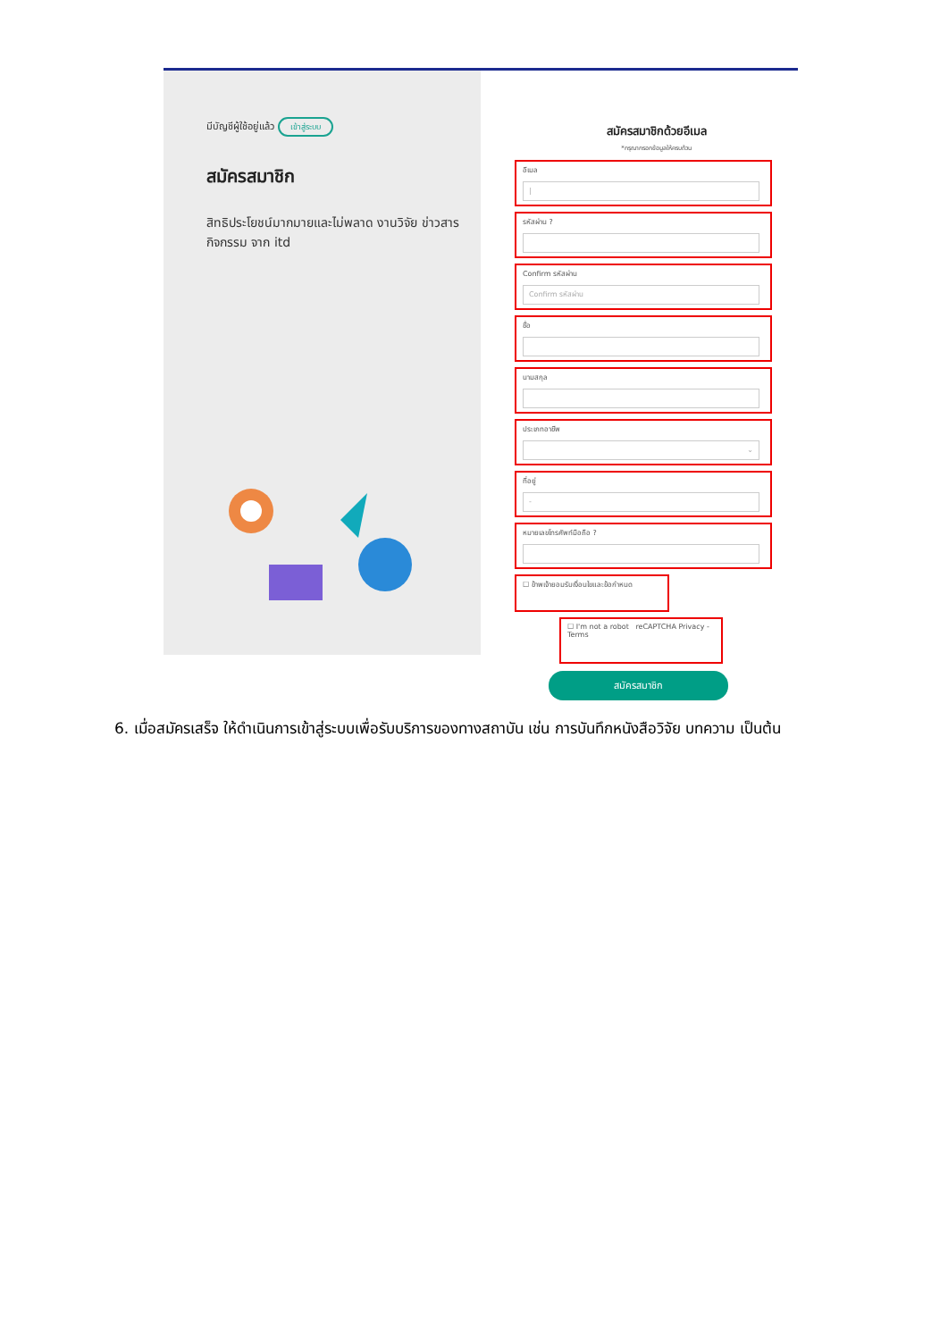มีบัญชีผู้ใช้อยู่แล้ว เข้าสู่ระบบ
สมัครสมาชิก
สิทธิประโยชน์มากมายและไม่พลาด งานวิจัย ข่าวสาร กิจกรรม จาก itd
สมัครสมาชิกด้วยอีเมล
*กรุณากรอกข้อมูลให้ครบถ้วน
อีเมล
|
รหัสผ่าน ?
Confirm รหัสผ่าน
Confirm รหัสผ่าน
ชื่อ
นามสกุล
ประเภทอาชีพ
⌄
ที่อยู่
-
หมายเลขโทรศัพท์มือถือ ?
☐ ข้าพเจ้ายอมรับเงื่อนไขและข้อกำหนด
☐ I'm not a robot reCAPTCHA Privacy - Terms
สมัครสมาชิก
6. เมื่อสมัครเสร็จ ให้ดำเนินการเข้าสู่ระบบเพื่อรับบริการของทางสถาบัน เช่น การบันทึกหนังสือวิจัย บทความ เป็นต้น